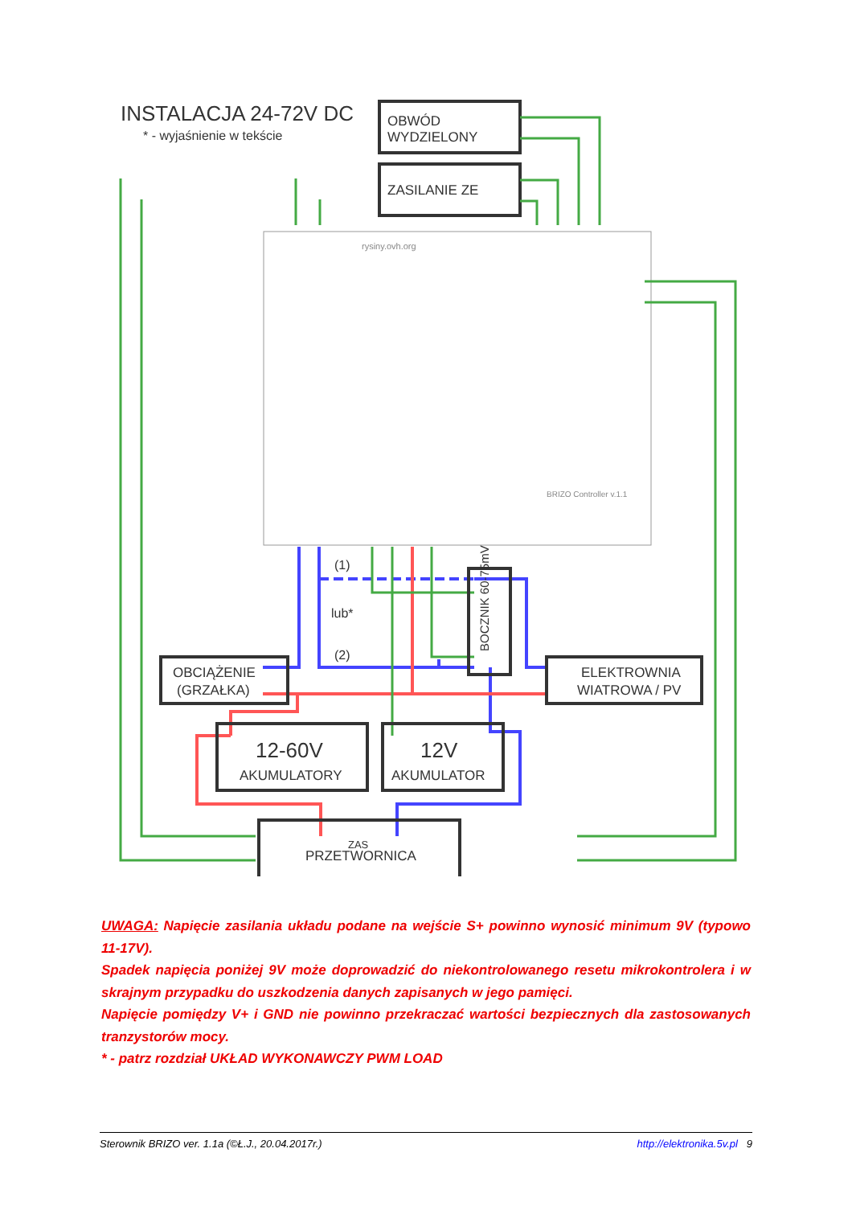INSTALACJA 24-72V DC
* - wyjaśnienie w tekście
OBWÓD
WYDZIELONY
ZASILANIE ZE
rysiny.ovh.org
BRIZO Controller v.1.1
BOCZNIK 60-75mV
(1)
lub*
(2)
OBCIĄŻENIE
(GRZAŁKA)
ELEKTROWNIA
WIATROWA / PV
12-60V
AKUMULATORY
12V
AKUMULATOR
ZAS
PRZETWORNICA
UWAGA: Napięcie zasilania układu podane na wejście S+ powinno wynosić minimum 9V (typowo 11-17V).
Spadek napięcia poniżej 9V może doprowadzić do niekontrolowanego resetu mikrokontrolera i w skrajnym przypadku do uszkodzenia danych zapisanych w jego pamięci.
Napięcie pomiędzy V+ i GND nie powinno przekraczać wartości bezpiecznych dla zastosowanych tranzystorów mocy.
* - patrz rozdział UKŁAD WYKONAWCZY PWM LOAD
Sterownik BRIZO ver. 1.1a (©Ł.J., 20.04.2017r.) http://elektronika.5v.pl 9